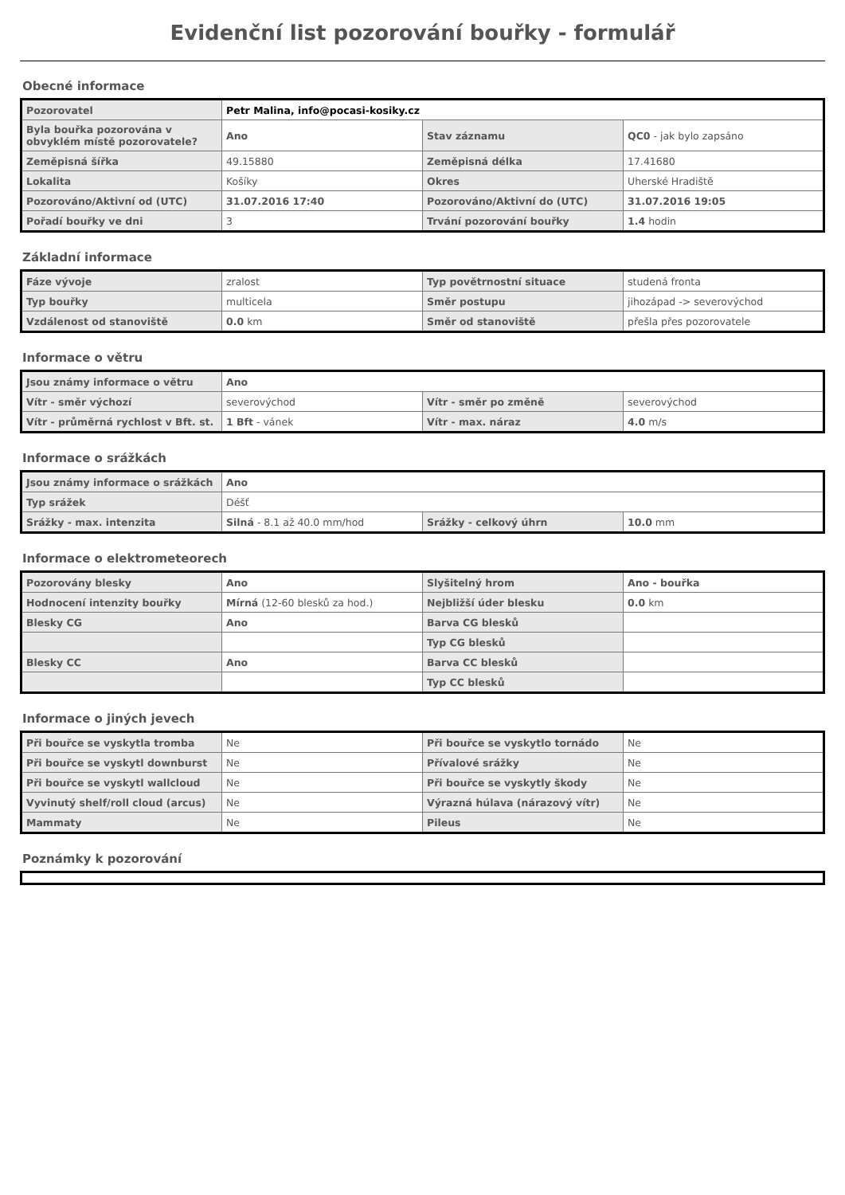Evidenční list pozorování bouřky - formulář
Obecné informace
| Pozorovatel | Petr Malina, info@pocasi-kosiky.cz | | |
| Byla bouřka pozorována v obvyklém místě pozorovatele? | Ano | Stav záznamu | QC0 - jak bylo zapsáno |
| Zeměpisná šířka | 49.15880 | Zeměpisná délka | 17.41680 |
| Lokalita | Košíky | Okres | Uherské Hradiště |
| Pozorováno/Aktivní od (UTC) | 31.07.2016 17:40 | Pozorováno/Aktivní do (UTC) | 31.07.2016 19:05 |
| Pořadí bouřky ve dni | 3 | Trvání pozorování bouřky | 1.4 hodin |
Základní informace
| Fáze vývoje | zralost | Typ povětrnostní situace | studená fronta |
| Typ bouřky | multicela | Směr postupu | jihozápad -> severovýchod |
| Vzdálenost od stanoviště | 0.0 km | Směr od stanoviště | přešla přes pozorovatele |
Informace o větru
| Jsou známy informace o větru | Ano | | |
| Vítr - směr výchozí | severovýchod | Vítr - směr po změně | severovýchod |
| Vítr - průměrná rychlost v Bft. st. | 1 Bft - vánek | Vítr - max. náraz | 4.0 m/s |
Informace o srážkách
| Jsou známy informace o srážkách | Ano | | |
| Typ srážek | Déšť | | |
| Srážky - max. intenzita | Silná - 8.1 až 40.0 mm/hod | Srážky - celkový úhrn | 10.0 mm |
Informace o elektrometeorech
| Pozorovány blesky | Ano | Slyšitelný hrom | Ano - bouřka |
| Hodnocení intenzity bouřky | Mírná (12-60 blesků za hod.) | Nejbližší úder blesku | 0.0 km |
| Blesky CG | Ano | Barva CG blesků | |
| | | Typ CG blesků | |
| Blesky CC | Ano | Barva CC blesků | |
| | | Typ CC blesků | |
Informace o jiných jevech
| Při bouřce se vyskytla tromba | Ne | Při bouřce se vyskytlo tornádo | Ne |
| Při bouřce se vyskytl downburst | Ne | Přívalové srážky | Ne |
| Při bouřce se vyskytl wallcloud | Ne | Při bouřce se vyskytly škody | Ne |
| Vyvinutý shelf/roll cloud (arcus) | Ne | Výrazná húlava (nárazový vítr) | Ne |
| Mammaty | Ne | Pileus | Ne |
Poznámky k pozorování